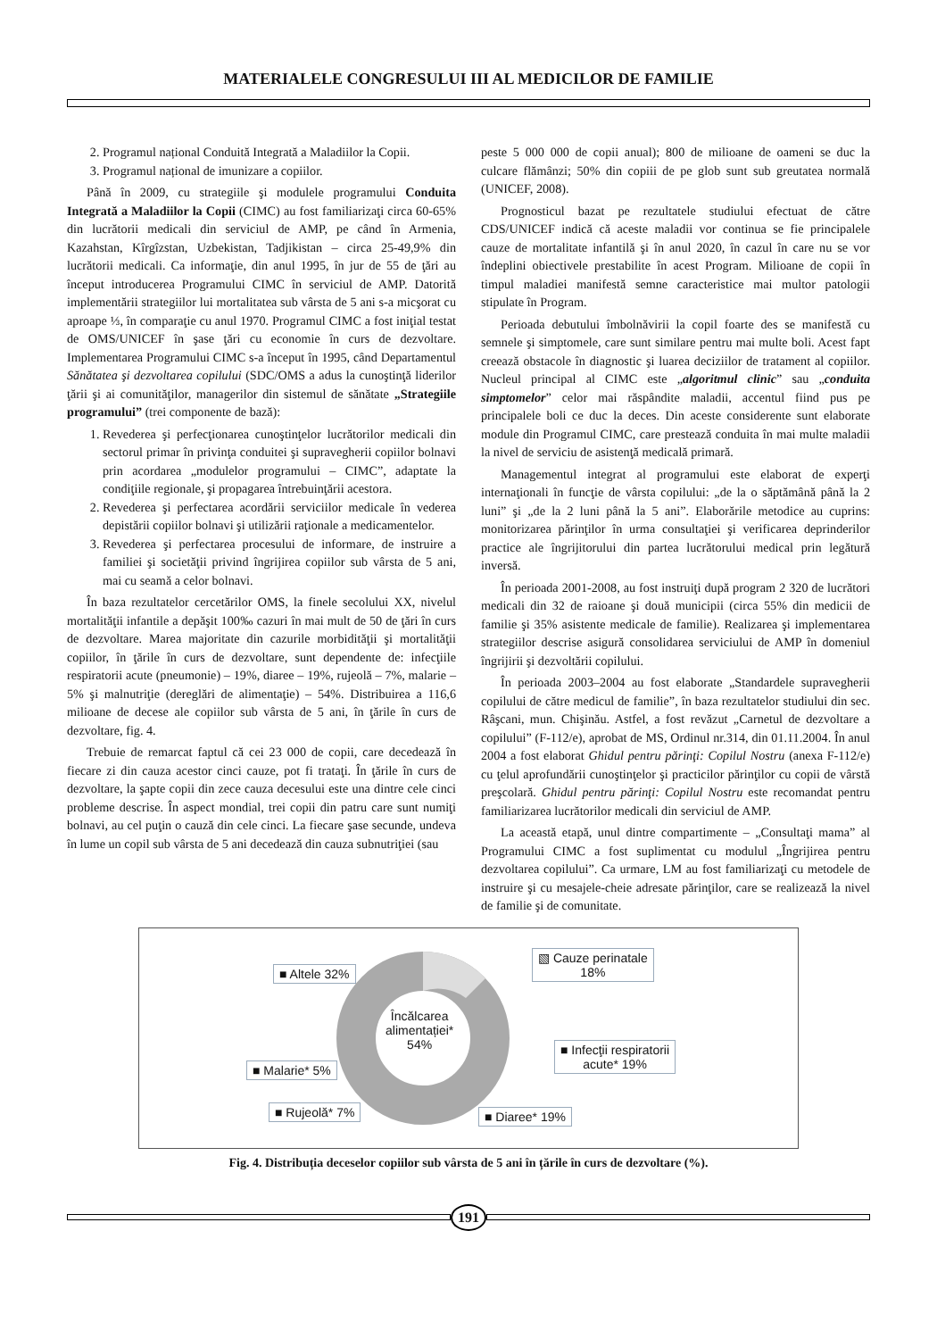MATERIALELE CONGRESULUI III AL MEDICILOR DE FAMILIE
2. Programul național Conduită Integrată a Maladiilor la Copii.
3. Programul național de imunizare a copiilor.
Până în 2009, cu strategiile şi modulele programului Conduita Integrată a Maladiilor la Copii (CIMC) au fost familiarizaţi circa 60-65% din lucrătorii medicali din serviciul de AMP, pe când în Armenia, Kazahstan, Kîrgîzstan, Uzbekistan, Tadjikistan – circa 25-49,9% din lucrătorii medicali. Ca informaţie, din anul 1995, în jur de 55 de ţări au început introducerea Programului CIMC în serviciul de AMP. Datorită implementării strategiilor lui mortalitatea sub vârsta de 5 ani s-a micşorat cu aproape ⅓, în comparaţie cu anul 1970. Programul CIMC a fost iniţial testat de OMS/UNICEF în şase ţări cu economie în curs de dezvoltare. Implementarea Programului CIMC s-a început în 1995, când Departamentul Sănătatea şi dezvoltarea copilului (SDC/OMS a adus la cunoştinţă liderilor ţării şi ai comunităţilor, managerilor din sistemul de sănătate „Strategiile programului” (trei componente de bază):
1. Revederea şi perfecţionarea cunoştinţelor lucrătorilor medicali din sectorul primar în privinţa conduitei şi supravegherii copiilor bolnavi prin acordarea „modulelor programului – CIMC”, adaptate la condiţiile regionale, şi propagarea întrebuinţării acestora.
2. Revederea şi perfectarea acordării serviciilor medicale în vederea depistării copiilor bolnavi şi utilizării raţionale a medicamentelor.
3. Revederea şi perfectarea procesului de informare, de instruire a familiei şi societăţii privind îngrijirea copiilor sub vârsta de 5 ani, mai cu seamă a celor bolnavi.
În baza rezultatelor cercetărilor OMS, la finele secolului XX, nivelul mortalităţii infantile a depăşit 100‰ cazuri în mai mult de 50 de ţări în curs de dezvoltare. Marea majoritate din cazurile morbidităţii şi mortalităţii copiilor, în ţările în curs de dezvoltare, sunt dependente de: infecţiile respiratorii acute (pneumonie) – 19%, diaree – 19%, rujeolă – 7%, malarie – 5% şi malnutriţie (dereglări de alimentaţie) – 54%. Distribuirea a 116,6 milioane de decese ale copiilor sub vârsta de 5 ani, în ţările în curs de dezvoltare, fig. 4.
Trebuie de remarcat faptul că cei 23 000 de copii, care decedează în fiecare zi din cauza acestor cinci cauze, pot fi trataţi. În ţările în curs de dezvoltare, la şapte copii din zece cauza decesului este una dintre cele cinci probleme descrise. În aspect mondial, trei copii din patru care sunt numiţi bolnavi, au cel puţin o cauză din cele cinci. La fiecare şase secunde, undeva în lume un copil sub vârsta de 5 ani decedează din cauza subnutriţiei (sau
peste 5 000 000 de copii anual); 800 de milioane de oameni se duc la culcare flămânzi; 50% din copiii de pe glob sunt sub greutatea normală (UNICEF, 2008).
Prognosticul bazat pe rezultatele studiului efectuat de către CDS/UNICEF indică că aceste maladii vor continua se fie principalele cauze de mortalitate infantilă şi în anul 2020, în cazul în care nu se vor îndeplini obiectivele prestabilite în acest Program. Milioane de copii în timpul maladiei manifestă semne caracteristice mai multor patologii stipulate în Program.
Perioada debutului îmbolnăvirii la copil foarte des se manifestă cu semnele şi simptomele, care sunt similare pentru mai multe boli. Acest fapt creează obstacole în diagnostic şi luarea deciziilor de tratament al copiilor. Nucleul principal al CIMC este „algoritmul clinic” sau „conduita simptomelor” celor mai răspândite maladii, accentul fiind pus pe principalele boli ce duc la deces. Din aceste considerente sunt elaborate module din Programul CIMC, care prestează conduita în mai multe maladii la nivel de serviciu de asistenţă medicală primară.
Managementul integrat al programului este elaborat de experţi internaţionali în funcţie de vârsta copilului: „de la o săptămână până la 2 luni” şi „de la 2 luni până la 5 ani”. Elaborările metodice au cuprins: monitorizarea părinţilor în urma consultaţiei şi verificarea deprinderilor practice ale îngrijitorului din partea lucrătorului medical prin legătură inversă.
În perioada 2001-2008, au fost instruiţi după program 2 320 de lucrători medicali din 32 de raioane şi două municipii (circa 55% din medicii de familie şi 35% asistente medicale de familie). Realizarea şi implementarea strategiilor descrise asigură consolidarea serviciului de AMP în domeniul îngrijirii şi dezvoltării copilului.
În perioada 2003–2004 au fost elaborate „Standardele supravegherii copilului de către medicul de familie”, în baza rezultatelor studiului din sec. Râşcani, mun. Chişinău. Astfel, a fost revăzut „Carnetul de dezvoltare a copilului” (F-112/e), aprobat de MS, Ordinul nr.314, din 01.11.2004. În anul 2004 a fost elaborat Ghidul pentru părinţi: Copilul Nostru (anexa F-112/e) cu ţelul aprofundării cunoştinţelor şi practicilor părinţilor cu copii de vârstă preşcolară. Ghidul pentru părinţi: Copilul Nostru este recomandat pentru familiarizarea lucrătorilor medicali din serviciul de AMP.
La această etapă, unul dintre compartimente – „Consultaţi mama” al Programului CIMC a fost suplimentat cu modulul „Îngrijirea pentru dezvoltarea copilului”. Ca urmare, LM au fost familiarizaţi cu metodele de instruire şi cu mesajele-cheie adresate părinţilor, care se realizează la nivel de familie şi de comunitate.
■ Altele 32%
▧ Cauze perinatale
18%
Încălcarea
alimentației*
54%
■ Infecţii respiratorii
acute* 19%
■ Malarie* 5%
■ Rujeolă* 7% ■ Diaree* 19%
Fig. 4. Distribuția deceselor copiilor sub vârsta de 5 ani în țările în curs de dezvoltare (%).
191